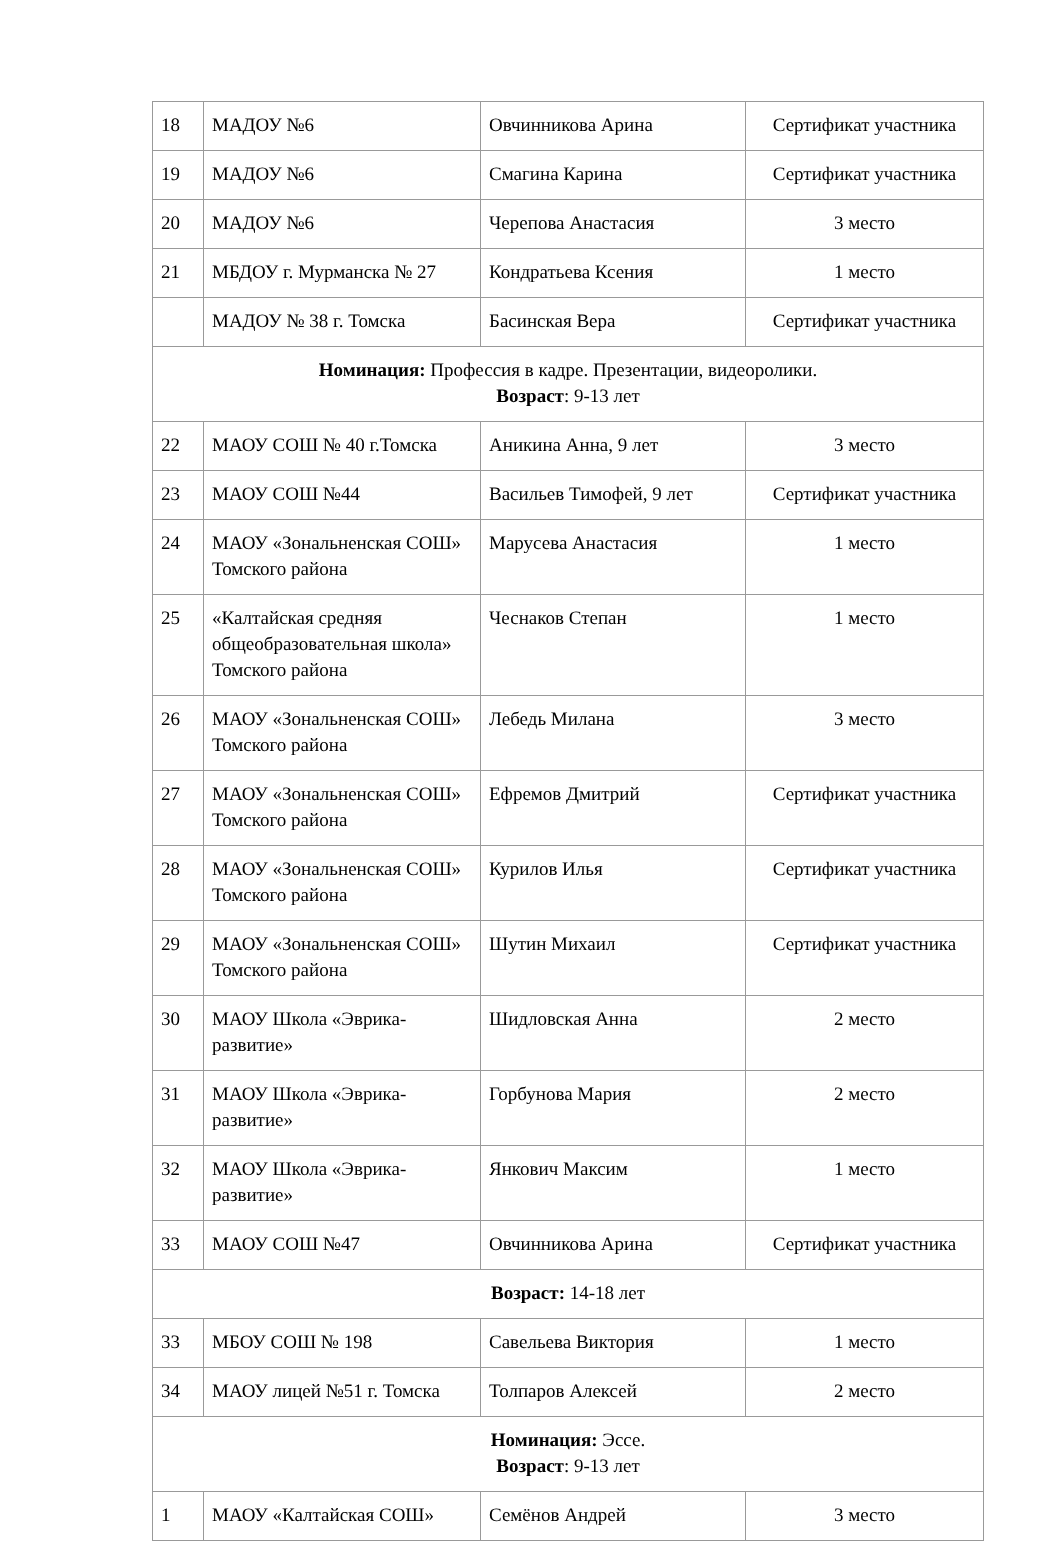| 18 | МАДОУ №6 | Овчинникова Арина | Сертификат участника |
| 19 | МАДОУ №6 | Смагина Карина | Сертификат участника |
| 20 | МАДОУ №6 | Черепова Анастасия | 3 место |
| 21 | МБДОУ г. Мурманска № 27 | Кондратьева Ксения | 1 место |
| | МАДОУ № 38 г. Томска | Басинская Вера | Сертификат участника |
| Номинация: Профессия в кадре. Презентации, видеоролики. Возраст : 9-13 лет | | | |
| 22 | МАОУ СОШ № 40 г.Томска | Аникина Анна, 9 лет | 3 место |
| 23 | МАОУ СОШ №44 | Васильев Тимофей, 9 лет | Сертификат участника |
| 24 | МАОУ «Зональненская СОШ» Томского района | Марусева Анастасия | 1 место |
| 25 | «Калтайская средняя общеобразовательная школа» Томского района | Чеснаков Степан | 1 место |
| 26 | МАОУ «Зональненская СОШ» Томского района | Лебедь Милана | 3 место |
| 27 | МАОУ «Зональненская СОШ» Томского района | Ефремов Дмитрий | Сертификат участника |
| 28 | МАОУ «Зональненская СОШ» Томского района | Курилов Илья | Сертификат участника |
| 29 | МАОУ «Зональненская СОШ» Томского района | Шутин Михаил | Сертификат участника |
| 30 | МАОУ Школа «Эврика-развитие» | Шидловская Анна | 2 место |
| 31 | МАОУ Школа «Эврика-развитие» | Горбунова Мария | 2 место |
| 32 | МАОУ Школа «Эврика-развитие» | Янкович Максим | 1 место |
| 33 | МАОУ СОШ №47 | Овчинникова Арина | Сертификат участника |
| Возраст: 14-18 лет | | | |
| 33 | МБОУ СОШ № 198 | Савельева Виктория | 1 место |
| 34 | МАОУ лицей №51 г. Томска | Толпаров Алексей | 2 место |
| Номинация: Эссе. Возраст : 9-13 лет | | | |
| 1 | МАОУ «Калтайская СОШ» | Семёнов Андрей | 3 место |